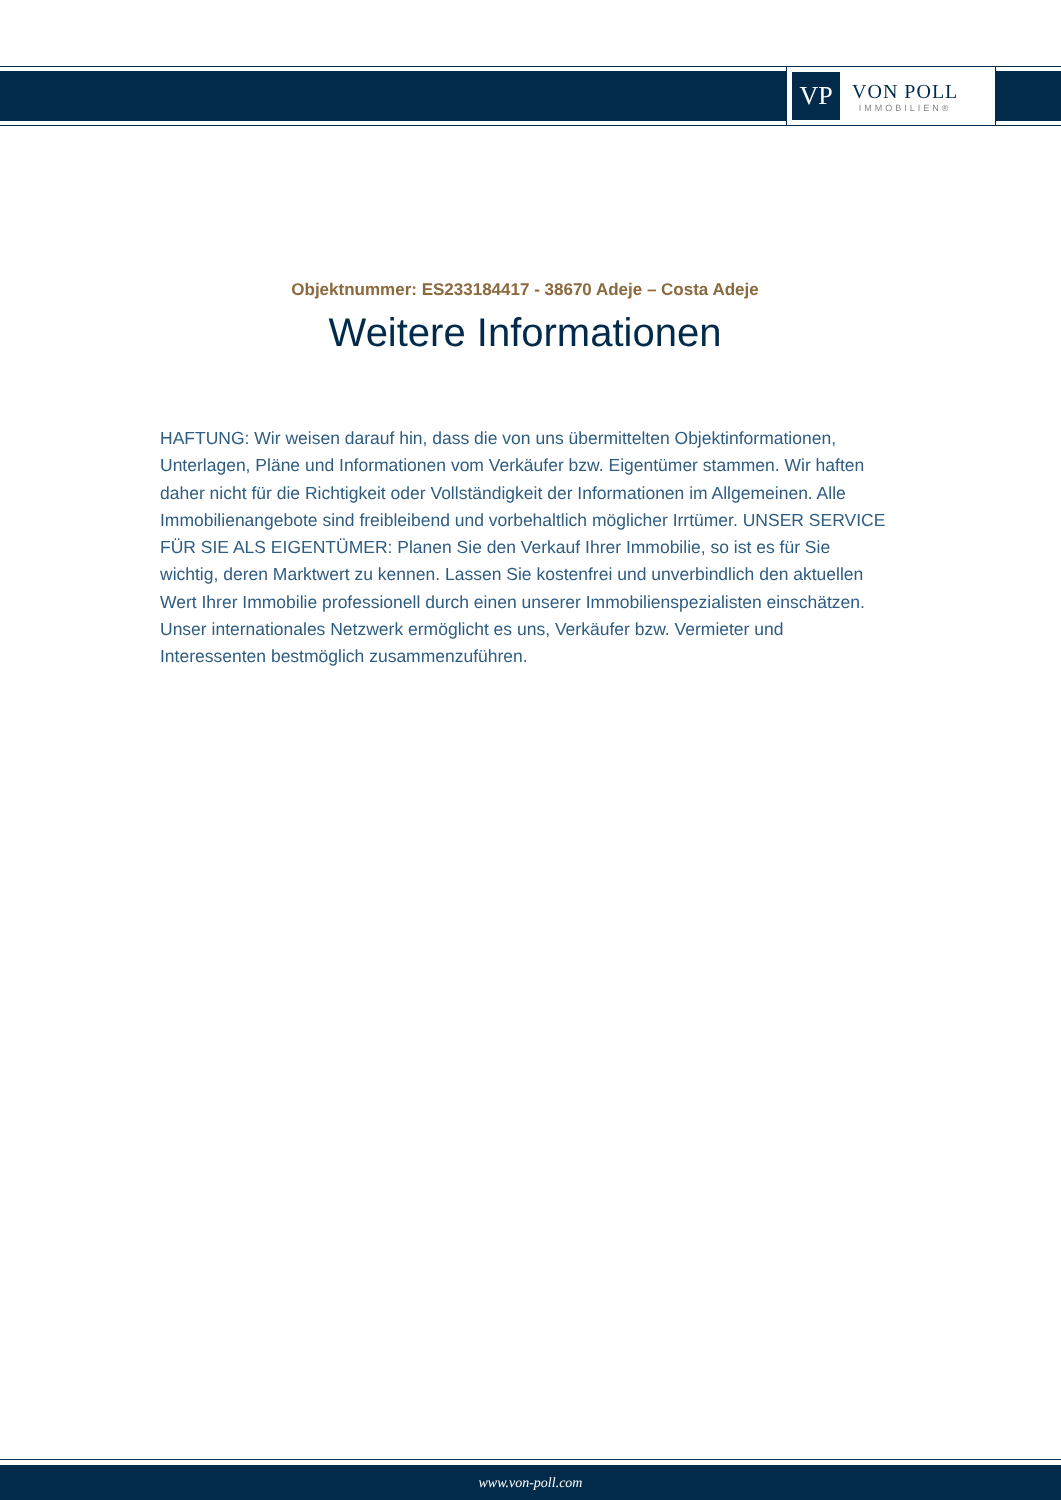VP
VON POLL
IMMOBILIEN®
Objektnummer: ES233184417 - 38670 Adeje – Costa Adeje
Weitere Informationen
HAFTUNG: Wir weisen darauf hin, dass die von uns übermittelten Objektinformationen, Unterlagen, Pläne und Informationen vom Verkäufer bzw. Eigentümer stammen. Wir haften daher nicht für die Richtigkeit oder Vollständigkeit der Informationen im Allgemeinen. Alle Immobilienangebote sind freibleibend und vorbehaltlich möglicher Irrtümer. UNSER SERVICE FÜR SIE ALS EIGENTÜMER: Planen Sie den Verkauf Ihrer Immobilie, so ist es für Sie wichtig, deren Marktwert zu kennen. Lassen Sie kostenfrei und unverbindlich den aktuellen Wert Ihrer Immobilie professionell durch einen unserer Immobilienspezialisten einschätzen. Unser internationales Netzwerk ermöglicht es uns, Verkäufer bzw. Vermieter und Interessenten bestmöglich zusammenzuführen.
www.von-poll.com